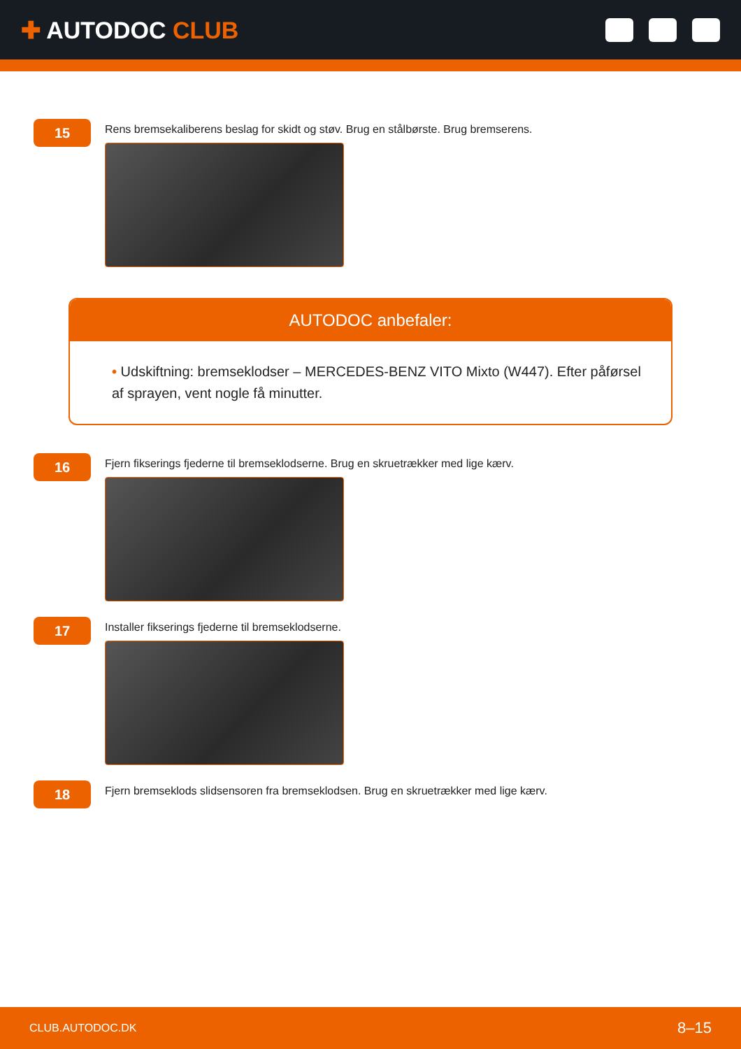✚ AUTODOC CLUB
15
Rens bremsekaliberens beslag for skidt og støv. Brug en stålbørste. Brug bremserens.
AUTODOC anbefaler:
• Udskiftning: bremseklodser – MERCEDES-BENZ VITO Mixto (W447). Efter påførsel af sprayen, vent nogle få minutter.
16
Fjern fikserings fjederne til bremseklodserne. Brug en skruetrækker med lige kærv.
17
Installer fikserings fjederne til bremseklodserne.
18
Fjern bremseklods slidsensoren fra bremseklodsen. Brug en skruetrækker med lige kærv.
CLUB.AUTODOC.DK 8–15